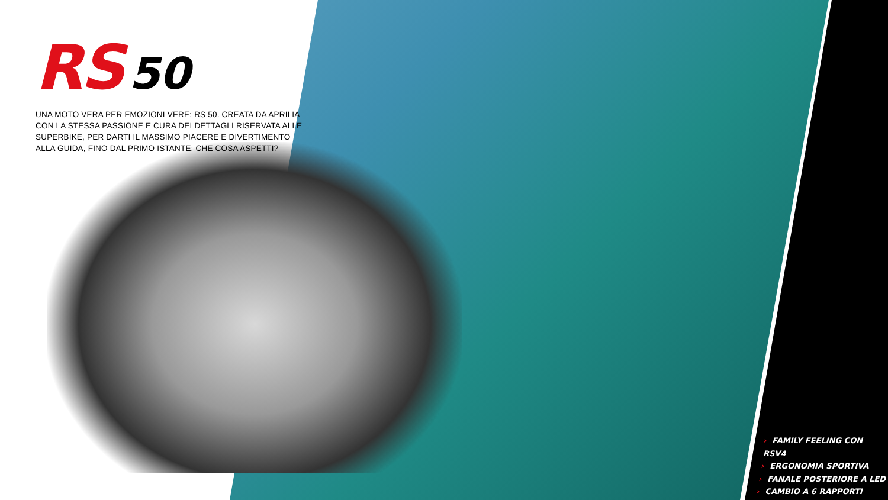RS 50
UNA MOTO VERA PER EMOZIONI VERE: RS 50. CREATA DA APRILIA CON LA STESSA PASSIONE E CURA DEI DETTAGLI RISERVATA ALLE SUPERBIKE, PER DARTI IL MASSIMO PIACERE E DIVERTIMENTO ALLA GUIDA, FINO DAL PRIMO ISTANTE: CHE COSA ASPETTI?
› FAMILY FEELING CON RSV4
› ERGONOMIA SPORTIVA
› FANALE POSTERIORE A LED
› CAMBIO A 6 RAPPORTI